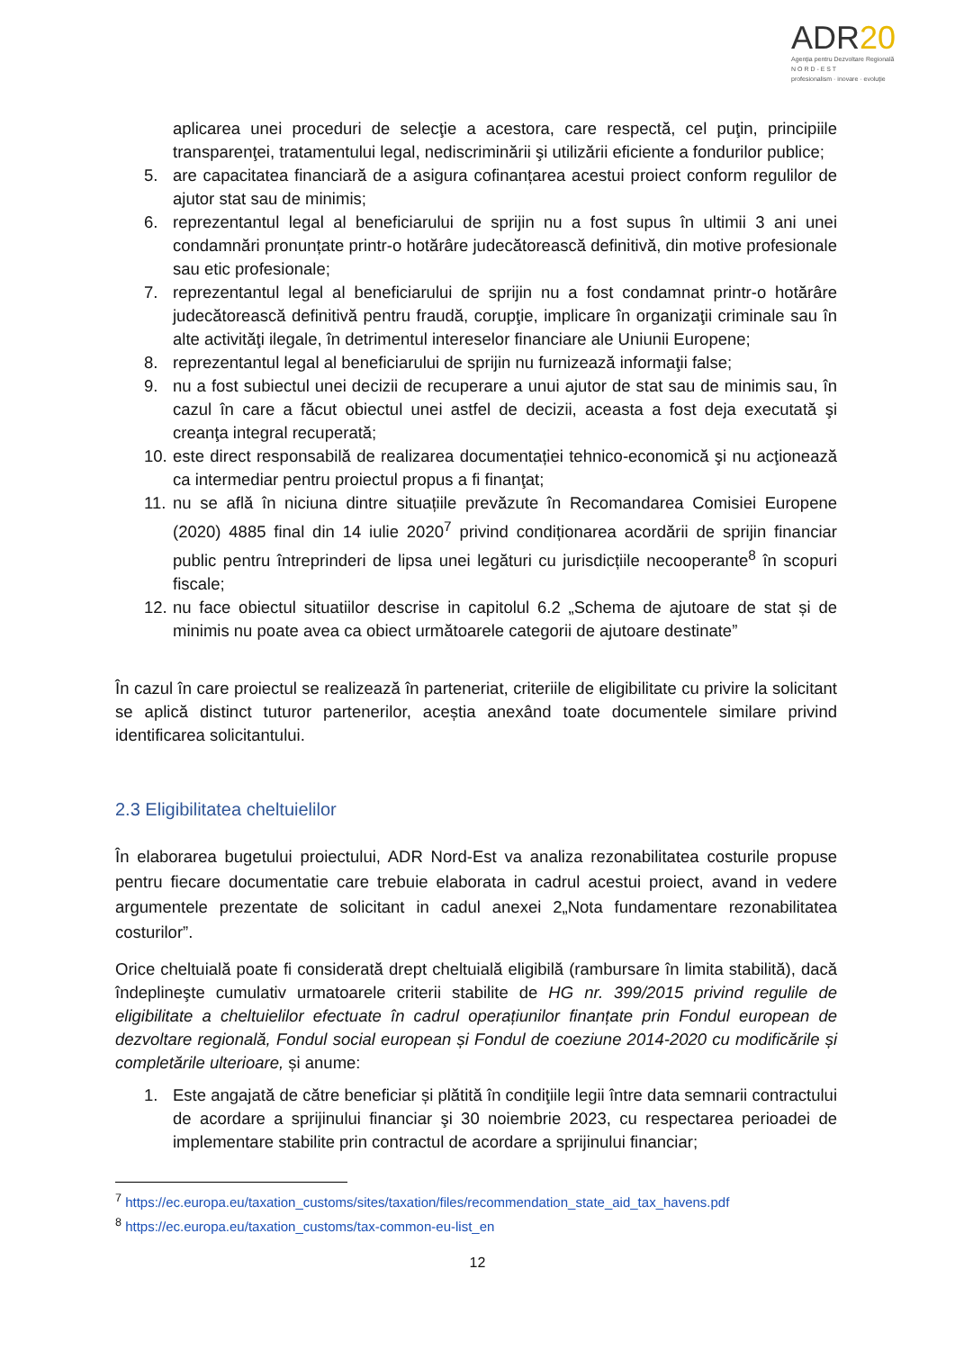ADR20
Agenția pentru Dezvoltare Regională
N O R D - E S T
profesionalism · inovare · evoluție
aplicarea unei proceduri de selecţie a acestora, care respectă, cel puţin, principiile transparenţei, tratamentului legal, nediscriminării şi utilizării eficiente a fondurilor publice;
5. are capacitatea financiară de a asigura cofinanțarea acestui proiect conform regulilor de ajutor stat sau de minimis;
6. reprezentantul legal al beneficiarului de sprijin nu a fost supus în ultimii 3 ani unei condamnări pronunțate printr-o hotărâre judecătorească definitivă, din motive profesionale sau etic profesionale;
7. reprezentantul legal al beneficiarului de sprijin nu a fost condamnat printr-o hotărâre judecătorească definitivă pentru fraudă, corupţie, implicare în organizaţii criminale sau în alte activităţi ilegale, în detrimentul intereselor financiare ale Uniunii Europene;
8. reprezentantul legal al beneficiarului de sprijin nu furnizează informaţii false;
9. nu a fost subiectul unei decizii de recuperare a unui ajutor de stat sau de minimis sau, în cazul în care a făcut obiectul unei astfel de decizii, aceasta a fost deja executată şi creanţa integral recuperată;
10. este direct responsabilă de realizarea documentației tehnico-economică şi nu acţionează ca intermediar pentru proiectul propus a fi finanţat;
11. nu se află în niciuna dintre situațiile prevăzute în Recomandarea Comisiei Europene (2020) 4885 final din 14 iulie 2020<sup>7</sup> privind condiționarea acordării de sprijin financiar public pentru întreprinderi de lipsa unei legături cu jurisdicțiile necooperante<sup>8</sup> în scopuri fiscale;
12. nu face obiectul situatiilor descrise in capitolul 6.2 „Schema de ajutoare de stat și de minimis nu poate avea ca obiect următoarele categorii de ajutoare destinate”
În cazul în care proiectul se realizează în parteneriat, criteriile de eligibilitate cu privire la solicitant se aplică distinct tuturor partenerilor, aceștia anexând toate documentele similare privind identificarea solicitantului.
2.3 Eligibilitatea cheltuielilor
În elaborarea bugetului proiectului, ADR Nord-Est va analiza rezonabilitatea costurile propuse pentru fiecare documentatie care trebuie elaborata in cadrul acestui proiect, avand in vedere argumentele prezentate de solicitant in cadul anexei 2„Nota fundamentare rezonabilitatea costurilor”.
Orice cheltuială poate fi considerată drept cheltuială eligibilă (rambursare în limita stabilită), dacă îndeplineşte cumulativ urmatoarele criterii stabilite de HG nr. 399/2015 privind regulile de eligibilitate a cheltuielilor efectuate în cadrul operațiunilor finanțate prin Fondul european de dezvoltare regională, Fondul social european și Fondul de coeziune 2014-2020 cu modificările și completările ulterioare, și anume:
1. Este angajată de către beneficiar și plătită în condiţiile legii între data semnarii contractului de acordare a sprijinului financiar şi 30 noiembrie 2023, cu respectarea perioadei de implementare stabilite prin contractul de acordare a sprijinului financiar;
<sup>7</sup> https://ec.europa.eu/taxation_customs/sites/taxation/files/recommendation_state_aid_tax_havens.pdf
<sup>8</sup> https://ec.europa.eu/taxation_customs/tax-common-eu-list_en
12